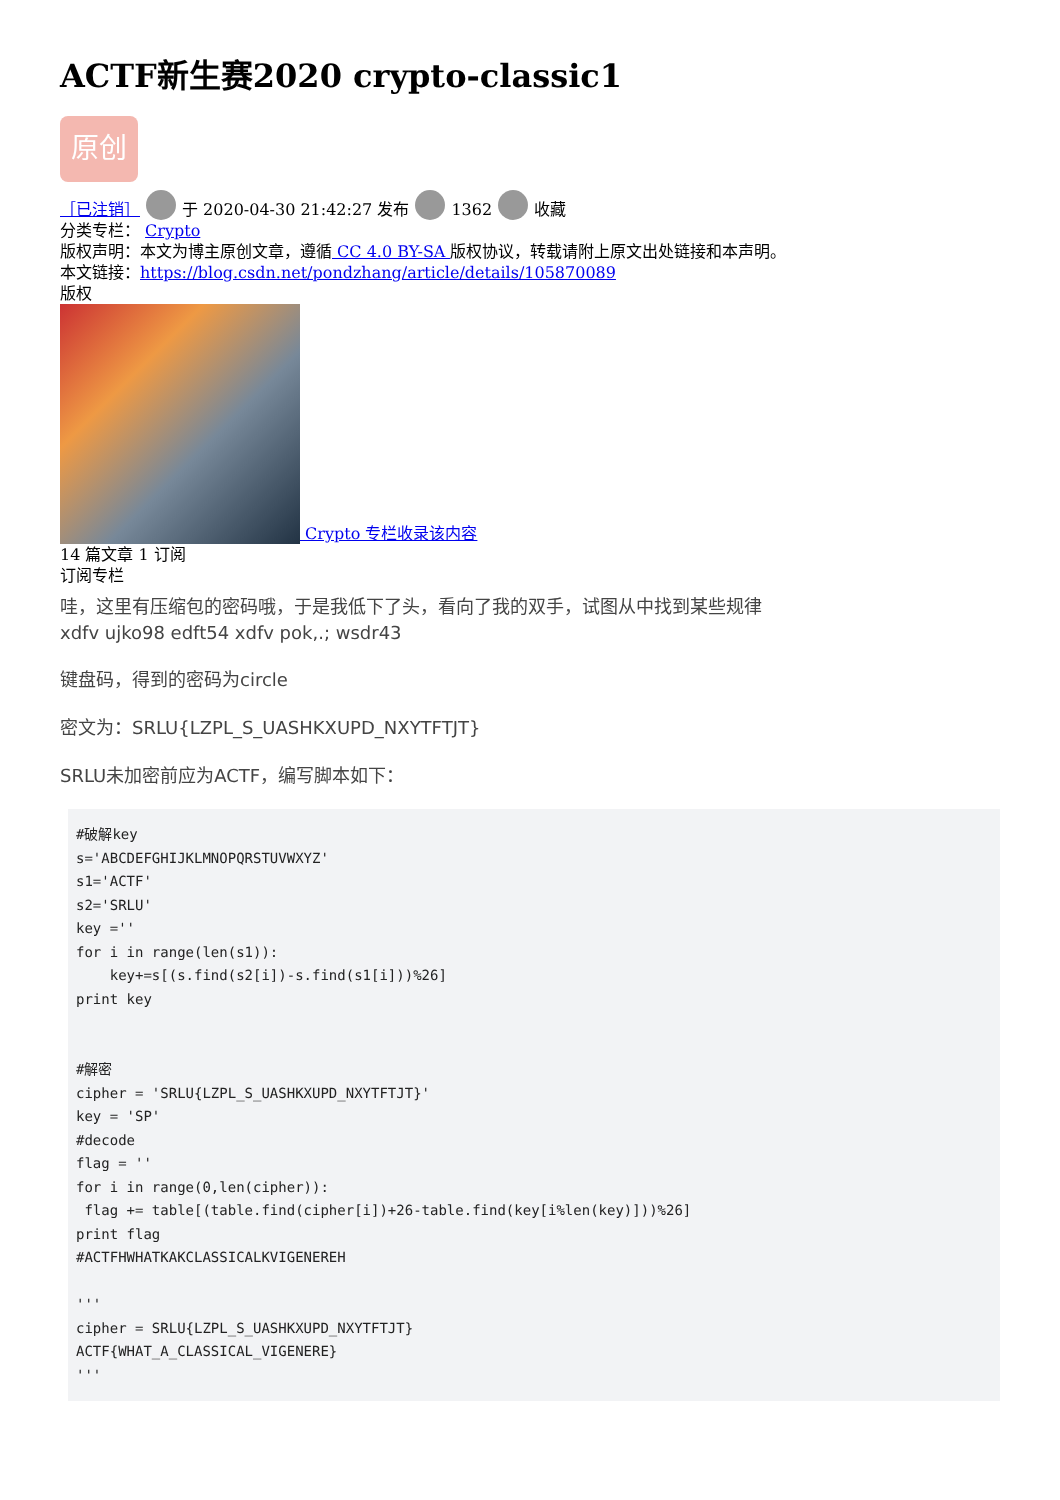ACTF新生赛2020 crypto-classic1
原创
［已注销］ 于 2020-04-30 21:42:27 发布 1362 收藏
分类专栏： Crypto
版权声明：本文为博主原创文章，遵循 CC 4.0 BY-SA 版权协议，转载请附上原文出处链接和本声明。
本文链接：https://blog.csdn.net/pondzhang/article/details/105870089
版权
Crypto 专栏收录该内容
14 篇文章 1 订阅
订阅专栏
哇，这里有压缩包的密码哦，于是我低下了头，看向了我的双手，试图从中找到某些规律
xdfv ujko98 edft54 xdfv pok,.; wsdr43
键盘码，得到的密码为circle
密文为：SRLU{LZPL_S_UASHKXUPD_NXYTFTJT}
SRLU未加密前应为ACTF，编写脚本如下：
#破解key
s='ABCDEFGHIJKLMNOPQRSTUVWXYZ'
s1='ACTF'
s2='SRLU'
key =''
for i in range(len(s1)):
    key+=s[(s.find(s2[i])-s.find(s1[i]))%26]
print key


#解密
cipher = 'SRLU{LZPL_S_UASHKXUPD_NXYTFTJT}'
key = 'SP'
#decode
flag = ''
for i in range(0,len(cipher)):
 flag += table[(table.find(cipher[i])+26-table.find(key[i%len(key)]))%26]
print flag
#ACTFHWHATKAKCLASSICALKVIGENEREH

'''
cipher = SRLU{LZPL_S_UASHKXUPD_NXYTFTJT}
ACTF{WHAT_A_CLASSICAL_VIGENERE}
'''